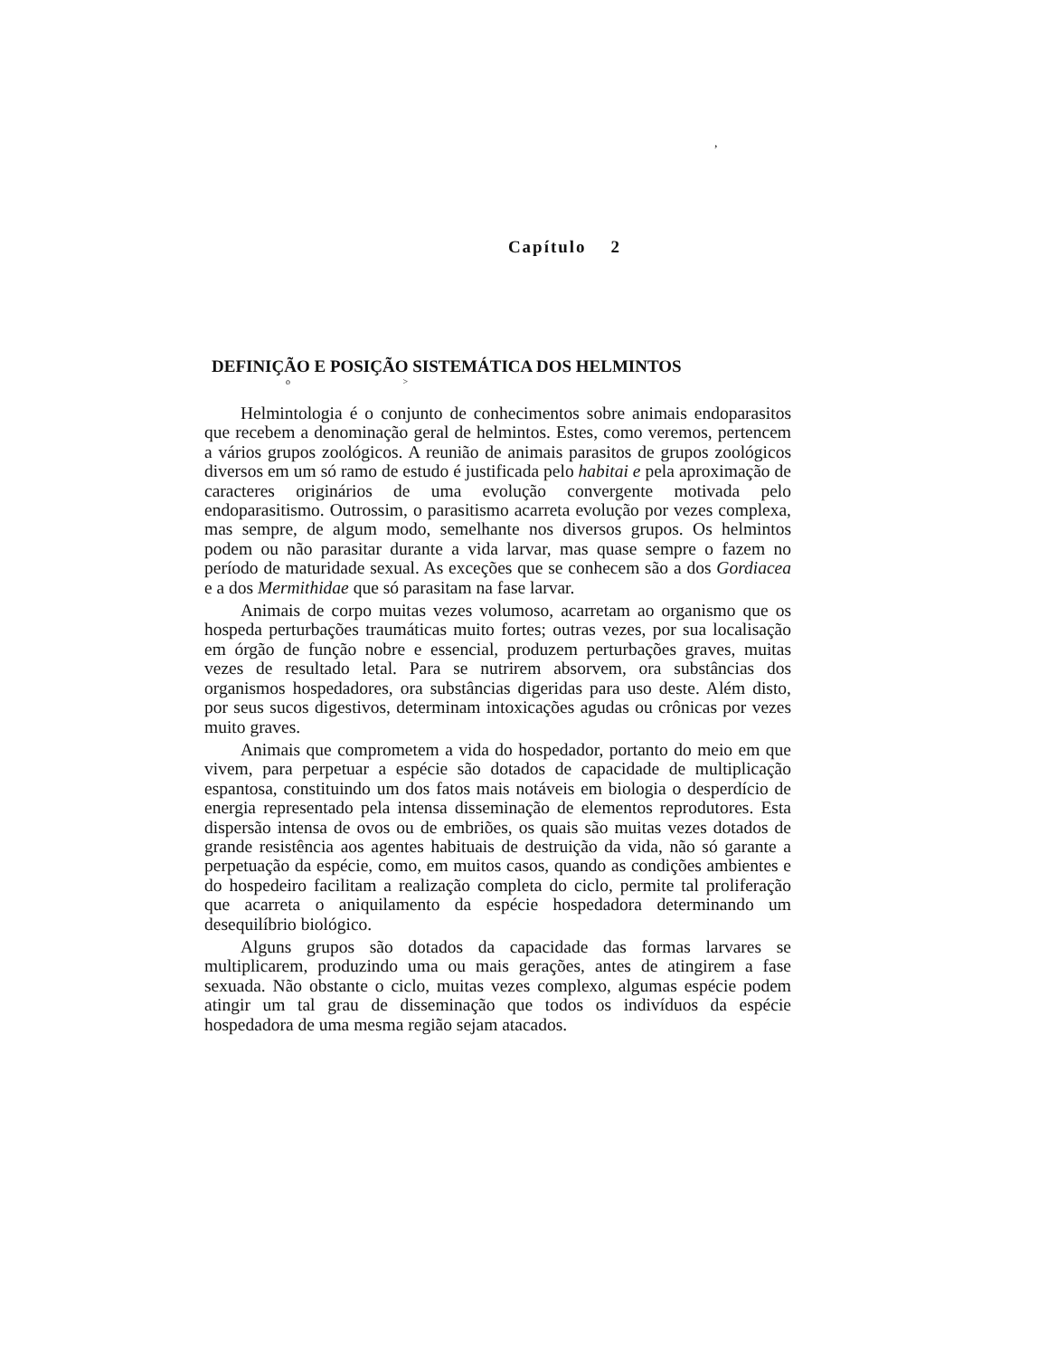,
Capítulo 2
DEFINIÇÃO E POSIÇÃO SISTEMÁTICA DOS HELMINTOS
o >
Helmintologia é o conjunto de conhecimentos sobre animais endoparasitos que recebem a denominação geral de helmintos. Estes, como veremos, pertencem a vários grupos zoológicos. A reunião de animais parasitos de grupos zoológicos diversos em um só ramo de estudo é justificada pelo habitai e pela aproximação de caracteres originários de uma evolução convergente motivada pelo endoparasitismo. Outrossim, o parasitismo acarreta evolução por vezes complexa, mas sempre, de algum modo, semelhante nos diversos grupos. Os helmintos podem ou não parasitar durante a vida larvar, mas quase sempre o fazem no período de maturidade sexual. As exceções que se conhecem são a dos Gordiacea e a dos Mermithidae que só parasitam na fase larvar.
Animais de corpo muitas vezes volumoso, acarretam ao organismo que os hospeda perturbações traumáticas muito fortes; outras vezes, por sua localisação em órgão de função nobre e essencial, produzem perturbações graves, muitas vezes de resultado letal. Para se nutrirem absorvem, ora substâncias dos organismos hospedadores, ora substâncias digeridas para uso deste. Além disto, por seus sucos digestivos, determinam intoxicações agudas ou crônicas por vezes muito graves.
Animais que comprometem a vida do hospedador, portanto do meio em que vivem, para perpetuar a espécie são dotados de capacidade de multiplicação espantosa, constituindo um dos fatos mais notáveis em biologia o desperdício de energia representado pela intensa disseminação de elementos reprodutores. Esta dispersão intensa de ovos ou de embriões, os quais são muitas vezes dotados de grande resistência aos agentes habituais de destruição da vida, não só garante a perpetuação da espécie, como, em muitos casos, quando as condições ambientes e do hospedeiro facilitam a realização completa do ciclo, permite tal proliferação que acarreta o aniquilamento da espécie hospedadora determinando um desequilíbrio biológico.
Alguns grupos são dotados da capacidade das formas larvares se multiplicarem, produzindo uma ou mais gerações, antes de atingirem a fase sexuada. Não obstante o ciclo, muitas vezes complexo, algumas espécie podem atingir um tal grau de disseminação que todos os indivíduos da espécie hospedadora de uma mesma região sejam atacados.